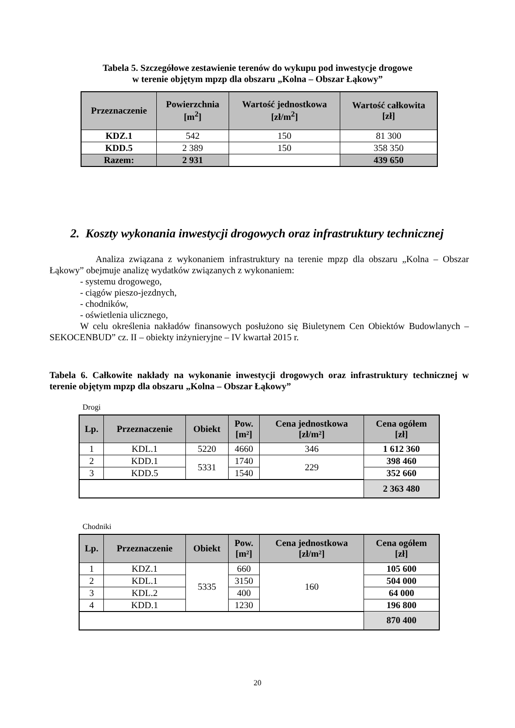Tabela 5. Szczegółowe zestawienie terenów do wykupu pod inwestycje drogowe
w terenie objętym mpzp dla obszaru „Kolna – Obszar Łąkowy”
| Przeznaczenie | Powierzchnia [m<sup>2</sup>] | Wartość jednostkowa [zł/m<sup>2</sup>] | Wartość całkowita [zł] |
| --- | --- | --- | --- |
| KDZ.1 | 542 | 150 | 81 300 |
| KDD.5 | 2 389 | 150 | 358 350 |
| Razem: | 2 931 | | 439 650 |
2. Koszty wykonania inwestycji drogowych oraz infrastruktury technicznej
Analiza związana z wykonaniem infrastruktury na terenie mpzp dla obszaru „Kolna – Obszar Łąkowy” obejmuje analizę wydatków związanych z wykonaniem:
- systemu drogowego,
- ciągów pieszo-jezdnych,
- chodników,
- oświetlenia ulicznego,
W celu określenia nakładów finansowych posłużono się Biuletynem Cen Obiektów Budowlanych –SEKOCENBUD” cz. II – obiekty inżynieryjne – IV kwartał 2015 r.
Tabela 6. Całkowite nakłady na wykonanie inwestycji drogowych oraz infrastruktury technicznej w terenie objętym mpzp dla obszaru „Kolna – Obszar Łąkowy”
Drogi
| Lp. | Przeznaczenie | Obiekt | Pow. [m²] | Cena jednostkowa [zł/m²] | Cena ogółem [zł] |
| --- | --- | --- | --- | --- | --- |
| 1 | KDL.1 | 5220 | 4660 | 346 | 1 612 360 |
| 2 | KDD.1 | 5331 | 1740 | 229 | 398 460 |
| 3 | KDD.5 | | 1540 | | 352 660 |
| | | | | | 2 363 480 |
Chodniki
| Lp. | Przeznaczenie | Obiekt | Pow. [m²] | Cena jednostkowa [zł/m²] | Cena ogółem [zł] |
| --- | --- | --- | --- | --- | --- |
| 1 | KDZ.1 | 5335 | 660 | 160 | 105 600 |
| 2 | KDL.1 | | 3150 | | 504 000 |
| 3 | KDL.2 | | 400 | | 64 000 |
| 4 | KDD.1 | | 1230 | | 196 800 |
| | | | | | 870 400 |
20